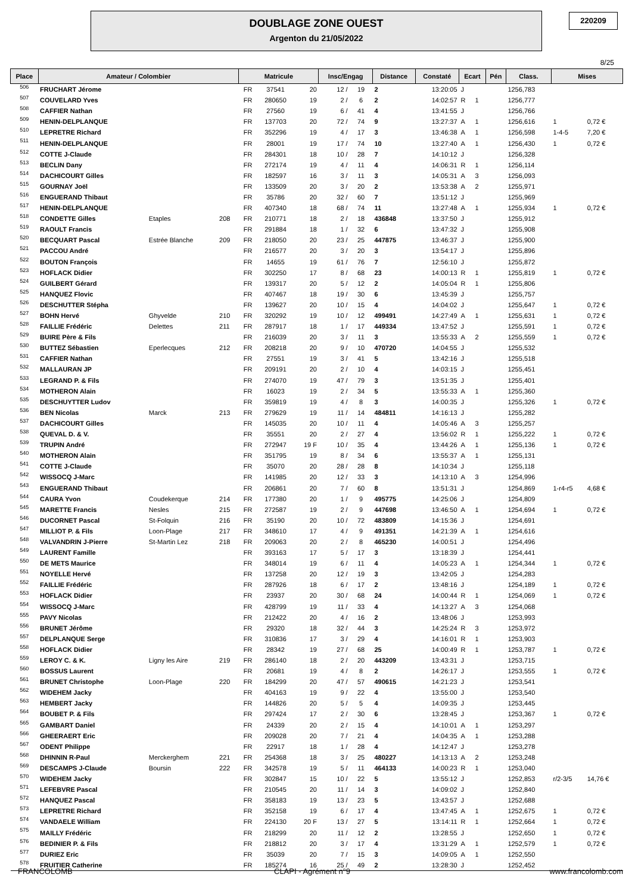DOUBLAGE ZONE OUEST
Argenton du 21/05/2022
220209
8/25
| Place | Amateur / Colombier | | | Matricule | | | Insc/Engag | | Distance | Constaté | Ecart | | Pén | Class. | Mises | |
| --- | --- | --- | --- | --- | --- | --- | --- | --- | --- | --- | --- | --- | --- | --- | --- | --- |
| 506 | FRUCHART Jérome | | | FR | 37541 | 20 | 12 / | 19 | 2 | 13:20:05 | J | | | 1256,783 | | |
| 507 | COUVELARD Yves | | | FR | 280650 | 19 | 2 / | 6 | 2 | 14:02:57 | R | 1 | | 1256,777 | | |
| 508 | CAFFIER Nathan | | | FR | 27560 | 19 | 6 / | 41 | 4 | 13:41:55 | J | | | 1256,766 | | |
| 509 | HENIN-DELPLANQUE | | | FR | 137703 | 20 | 72 / | 74 | 9 | 13:27:37 | A | 1 | | 1256,616 | 1 | 0,72 € |
| 510 | LEPRETRE Richard | | | FR | 352296 | 19 | 4 / | 17 | 3 | 13:46:38 | A | 1 | | 1256,598 | 1-4-5 | 7,20 € |
| 511 | HENIN-DELPLANQUE | | | FR | 28001 | 19 | 17 / | 74 | 10 | 13:27:40 | A | 1 | | 1256,430 | 1 | 0,72 € |
| 512 | COTTE J-Claude | | | FR | 284301 | 18 | 10 / | 28 | 7 | 14:10:12 | J | | | 1256,328 | | |
| 513 | BECLIN Dany | | | FR | 272174 | 19 | 4 / | 11 | 4 | 14:06:31 | R | 1 | | 1256,114 | | |
| 514 | DACHICOURT Gilles | | | FR | 182597 | 16 | 3 / | 11 | 3 | 14:05:31 | A | 3 | | 1256,093 | | |
| 515 | GOURNAY Joël | | | FR | 133509 | 20 | 3 / | 20 | 2 | 13:53:38 | A | 2 | | 1255,971 | | |
| 516 | ENGUERAND Thibaut | | | FR | 35786 | 20 | 32 / | 60 | 7 | 13:51:12 | J | | | 1255,969 | | |
| 517 | HENIN-DELPLANQUE | | | FR | 407340 | 18 | 68 / | 74 | 11 | 13:27:48 | A | 1 | | 1255,934 | 1 | 0,72 € |
| 518 | CONDETTE Gilles | Etaples | 208 | FR | 210771 | 18 | 2 / | 18 | 436848 | 13:37:50 | J | | | 1255,912 | | |
| 519 | RAOULT Francis | | | FR | 291884 | 18 | 1 / | 32 | 6 | 13:47:32 | J | | | 1255,908 | | |
| 520 | BECQUART Pascal | Estrée Blanche | 209 | FR | 218050 | 20 | 23 / | 25 | 447875 | 13:46:37 | J | | | 1255,900 | | |
| 521 | PACCOU André | | | FR | 216577 | 20 | 3 / | 20 | 3 | 13:54:17 | J | | | 1255,896 | | |
| 522 | BOUTON François | | | FR | 14655 | 19 | 61 / | 76 | 7 | 12:56:10 | J | | | 1255,872 | | |
| 523 | HOFLACK Didier | | | FR | 302250 | 17 | 8 / | 68 | 23 | 14:00:13 | R | 1 | | 1255,819 | 1 | 0,72 € |
| 524 | GUILBERT Gérard | | | FR | 139317 | 20 | 5 / | 12 | 2 | 14:05:04 | R | 1 | | 1255,806 | | |
| 525 | HANQUEZ Flovic | | | FR | 407467 | 18 | 19 / | 30 | 6 | 13:45:39 | J | | | 1255,757 | | |
| 526 | DESCHUTTER Stépha | | | FR | 139627 | 20 | 10 / | 15 | 4 | 14:04:02 | J | | | 1255,647 | 1 | 0,72 € |
| 527 | BOHN Hervé | Ghyvelde | 210 | FR | 320292 | 19 | 10 / | 12 | 499491 | 14:27:49 | A | 1 | | 1255,631 | 1 | 0,72 € |
| 528 | FAILLIE Frédéric | Delettes | 211 | FR | 287917 | 18 | 1 / | 17 | 449334 | 13:47:52 | J | | | 1255,591 | 1 | 0,72 € |
| 529 | BUIRE Père & Fils | | | FR | 216039 | 20 | 3 / | 11 | 3 | 13:55:33 | A | 2 | | 1255,559 | 1 | 0,72 € |
| 530 | BUTTEZ Sébastien | Eperlecques | 212 | FR | 208218 | 20 | 9 / | 10 | 470720 | 14:04:55 | J | | | 1255,532 | | |
| 531 | CAFFIER Nathan | | | FR | 27551 | 19 | 3 / | 41 | 5 | 13:42:16 | J | | | 1255,518 | | |
| 532 | MALLAURAN JP | | | FR | 209191 | 20 | 2 / | 10 | 4 | 14:03:15 | J | | | 1255,451 | | |
| 533 | LEGRAND P. & Fils | | | FR | 274070 | 19 | 47 / | 79 | 3 | 13:51:35 | J | | | 1255,401 | | |
| 534 | MOTHERON Alain | | | FR | 16023 | 19 | 2 / | 34 | 5 | 13:55:33 | A | 1 | | 1255,360 | | |
| 535 | DESCHUYTTER Ludov | | | FR | 359819 | 19 | 4 / | 8 | 3 | 14:00:35 | J | | | 1255,326 | 1 | 0,72 € |
| 536 | BEN Nicolas | Marck | 213 | FR | 279629 | 19 | 11 / | 14 | 484811 | 14:16:13 | J | | | 1255,282 | | |
| 537 | DACHICOURT Gilles | | | FR | 145035 | 20 | 10 / | 11 | 4 | 14:05:46 | A | 3 | | 1255,257 | | |
| 538 | QUEVAL D. & V. | | | FR | 35551 | 20 | 2 / | 27 | 4 | 13:56:02 | R | 1 | | 1255,222 | 1 | 0,72 € |
| 539 | TRUPIN André | | | FR | 272947 | 19 F | 10 / | 35 | 4 | 13:44:26 | A | 1 | | 1255,136 | 1 | 0,72 € |
| 540 | MOTHERON Alain | | | FR | 351795 | 19 | 8 / | 34 | 6 | 13:55:37 | A | 1 | | 1255,131 | | |
| 541 | COTTE J-Claude | | | FR | 35070 | 20 | 28 / | 28 | 8 | 14:10:34 | J | | | 1255,118 | | |
| 542 | WISSOCQ J-Marc | | | FR | 141985 | 20 | 12 / | 33 | 3 | 14:13:10 | A | 3 | | 1254,996 | | |
| 543 | ENGUERAND Thibaut | | | FR | 206861 | 20 | 7 / | 60 | 8 | 13:51:31 | J | | | 1254,869 | 1-r4-r5 | 4,68 € |
| 544 | CAURA Yvon | Coudekerque | 214 | FR | 177380 | 20 | 1 / | 9 | 495775 | 14:25:06 | J | | | 1254,809 | | |
| 545 | MARETTE Francis | Nesles | 215 | FR | 272587 | 19 | 2 / | 9 | 447698 | 13:46:50 | A | 1 | | 1254,694 | 1 | 0,72 € |
| 546 | DUCORNET Pascal | St-Folquin | 216 | FR | 35190 | 20 | 10 / | 72 | 483809 | 14:15:36 | J | | | 1254,691 | | |
| 547 | MILLIOT P. & Fils | Loon-Plage | 217 | FR | 348610 | 17 | 4 / | 9 | 491351 | 14:21:39 | A | 1 | | 1254,616 | | |
| 548 | VALVANDRIN J-Pierre | St-Martin Lez | 218 | FR | 209063 | 20 | 2 / | 8 | 465230 | 14:00:51 | J | | | 1254,496 | | |
| 549 | LAURENT Famille | | | FR | 393163 | 17 | 5 / | 17 | 3 | 13:18:39 | J | | | 1254,441 | | |
| 550 | DE METS Maurice | | | FR | 348014 | 19 | 6 / | 11 | 4 | 14:05:23 | A | 1 | | 1254,344 | 1 | 0,72 € |
| 551 | NOYELLE Hervé | | | FR | 137258 | 20 | 12 / | 19 | 3 | 13:42:05 | J | | | 1254,283 | | |
| 552 | FAILLIE Frédéric | | | FR | 287926 | 18 | 6 / | 17 | 2 | 13:48:16 | J | | | 1254,189 | 1 | 0,72 € |
| 553 | HOFLACK Didier | | | FR | 23937 | 20 | 30 / | 68 | 24 | 14:00:44 | R | 1 | | 1254,069 | 1 | 0,72 € |
| 554 | WISSOCQ J-Marc | | | FR | 428799 | 19 | 11 / | 33 | 4 | 14:13:27 | A | 3 | | 1254,068 | | |
| 555 | PAVY Nicolas | | | FR | 212422 | 20 | 4 / | 16 | 2 | 13:48:06 | J | | | 1253,993 | | |
| 556 | BRUNET Jérôme | | | FR | 29320 | 18 | 32 / | 44 | 3 | 14:25:24 | R | 3 | | 1253,972 | | |
| 557 | DELPLANQUE Serge | | | FR | 310836 | 17 | 3 / | 29 | 4 | 14:16:01 | R | 1 | | 1253,903 | | |
| 558 | HOFLACK Didier | | | FR | 28342 | 19 | 27 / | 68 | 25 | 14:00:49 | R | 1 | | 1253,787 | 1 | 0,72 € |
| 559 | LEROY C. & K. | Ligny les Aire | 219 | FR | 286140 | 18 | 2 / | 20 | 443209 | 13:43:31 | J | | | 1253,715 | | |
| 560 | BOSSUS Laurent | | | FR | 20681 | 19 | 4 / | 8 | 2 | 14:26:17 | J | | | 1253,555 | 1 | 0,72 € |
| 561 | BRUNET Christophe | Loon-Plage | 220 | FR | 184299 | 20 | 47 / | 57 | 490615 | 14:21:23 | J | | | 1253,541 | | |
| 562 | WIDEHEM Jacky | | | FR | 404163 | 19 | 9 / | 22 | 4 | 13:55:00 | J | | | 1253,540 | | |
| 563 | HEMBERT Jacky | | | FR | 144826 | 20 | 5 / | 5 | 4 | 14:09:35 | J | | | 1253,445 | | |
| 564 | BOUBET P. & Fils | | | FR | 297424 | 17 | 2 / | 30 | 6 | 13:28:45 | J | | | 1253,367 | 1 | 0,72 € |
| 565 | GAMBART Daniel | | | FR | 24339 | 20 | 2 / | 15 | 4 | 14:10:01 | A | 1 | | 1253,297 | | |
| 566 | GHEERAERT Eric | | | FR | 209028 | 20 | 7 / | 21 | 4 | 14:04:35 | A | 1 | | 1253,288 | | |
| 567 | ODENT Philippe | | | FR | 22917 | 18 | 1 / | 28 | 4 | 14:12:47 | J | | | 1253,278 | | |
| 568 | DHINNIN R-Paul | Merckerghem | 221 | FR | 254368 | 18 | 3 / | 25 | 480227 | 14:13:13 | A | 2 | | 1253,248 | | |
| 569 | DESCAMPS J-Claude | Boursin | 222 | FR | 342578 | 19 | 5 / | 11 | 464133 | 14:00:23 | R | 1 | | 1253,040 | | |
| 570 | WIDEHEM Jacky | | | FR | 302847 | 15 | 10 / | 22 | 5 | 13:55:12 | J | | | 1252,853 | r/2-3/5 | 14,76 € |
| 571 | LEFEBVRE Pascal | | | FR | 210545 | 20 | 11 / | 14 | 3 | 14:09:02 | J | | | 1252,840 | | |
| 572 | HANQUEZ Pascal | | | FR | 358183 | 19 | 13 / | 23 | 5 | 13:43:57 | J | | | 1252,688 | | |
| 573 | LEPRETRE Richard | | | FR | 352158 | 19 | 6 / | 17 | 4 | 13:47:45 | A | 1 | | 1252,675 | 1 | 0,72 € |
| 574 | VANDAELE William | | | FR | 224130 | 20 F | 13 / | 27 | 5 | 13:14:11 | R | 1 | | 1252,664 | 1 | 0,72 € |
| 575 | MAILLY Frédéric | | | FR | 218299 | 20 | 11 / | 12 | 2 | 13:28:55 | J | | | 1252,650 | 1 | 0,72 € |
| 576 | BEDINIER P. & Fils | | | FR | 218812 | 20 | 3 / | 17 | 4 | 13:31:29 | A | 1 | | 1252,579 | 1 | 0,72 € |
| 577 | DURIEZ Eric | | | FR | 35039 | 20 | 7 / | 15 | 3 | 14:09:05 | A | 1 | | 1252,550 | | |
| 578 | FRUITIER Catherine | | | FR | 185274 | 16 | 25 / | 49 | 2 | 13:28:30 | J | | | 1252,452 | | |
FRANCOLOMB CLAPI - Agrément n°9 www.francolomb.com